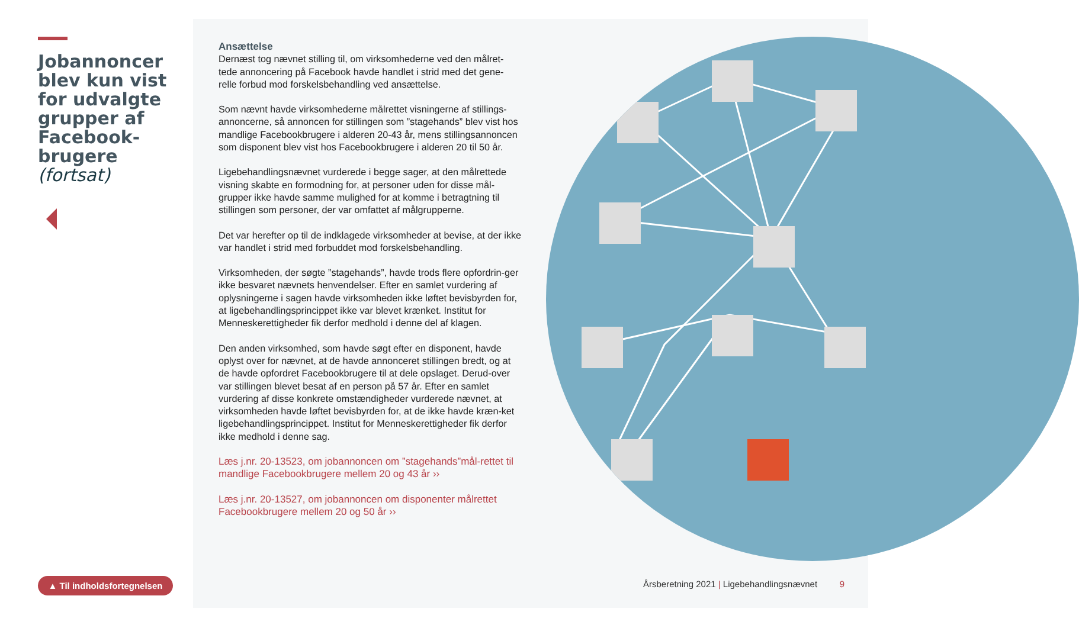Jobannoncer blev kun vist for udvalgte grupper af Facebook-brugere (fortsat)
Ansættelse
Dernæst tog nævnet stilling til, om virksomhederne ved den målret-tede annoncering på Facebook havde handlet i strid med det gene-relle forbud mod forskelsbehandling ved ansættelse.
Som nævnt havde virksomhederne målrettet visningerne af stillings-annoncerne, så annoncen for stillingen som ”stagehands” blev vist hos mandlige Facebookbrugere i alderen 20-43 år, mens stillingsannoncen som disponent blev vist hos Facebookbrugere i alderen 20 til 50 år.
Ligebehandlingsnævnet vurderede i begge sager, at den målrettede visning skabte en formodning for, at personer uden for disse mål-grupper ikke havde samme mulighed for at komme i betragtning til stillingen som personer, der var omfattet af målgrupperne.
Det var herefter op til de indklagede virksomheder at bevise, at der ikke var handlet i strid med forbuddet mod forskelsbehandling.
Virksomheden, der søgte ”stagehands”, havde trods flere opfordrin-ger ikke besvaret nævnets henvendelser. Efter en samlet vurdering af oplysningerne i sagen havde virksomheden ikke løftet bevisbyrden for, at ligebehandlingsprincippet ikke var blevet krænket. Institut for Menneskerettigheder fik derfor medhold i denne del af klagen.
Den anden virksomhed, som havde søgt efter en disponent, havde oplyst over for nævnet, at de havde annonceret stillingen bredt, og at de havde opfordret Facebookbrugere til at dele opslaget. Derud-over var stillingen blevet besat af en person på 57 år. Efter en samlet vurdering af disse konkrete omstændigheder vurderede nævnet, at virksomheden havde løftet bevisbyrden for, at de ikke havde kræn-ket ligebehandlingsprincippet. Institut for Menneskerettigheder fik derfor ikke medhold i denne sag.
Læs j.nr. 20-13523, om jobannoncen om ”stagehands”mål-rettet til mandlige Facebookbrugere mellem 20 og 43 år ››
Læs j.nr. 20-13527, om jobannoncen om disponenter målrettet Facebookbrugere mellem 20 og 50 år ››
▲ Til indholdsfortegnelsen
Årsberetning 2021 | Ligebehandlingsnævnet 9